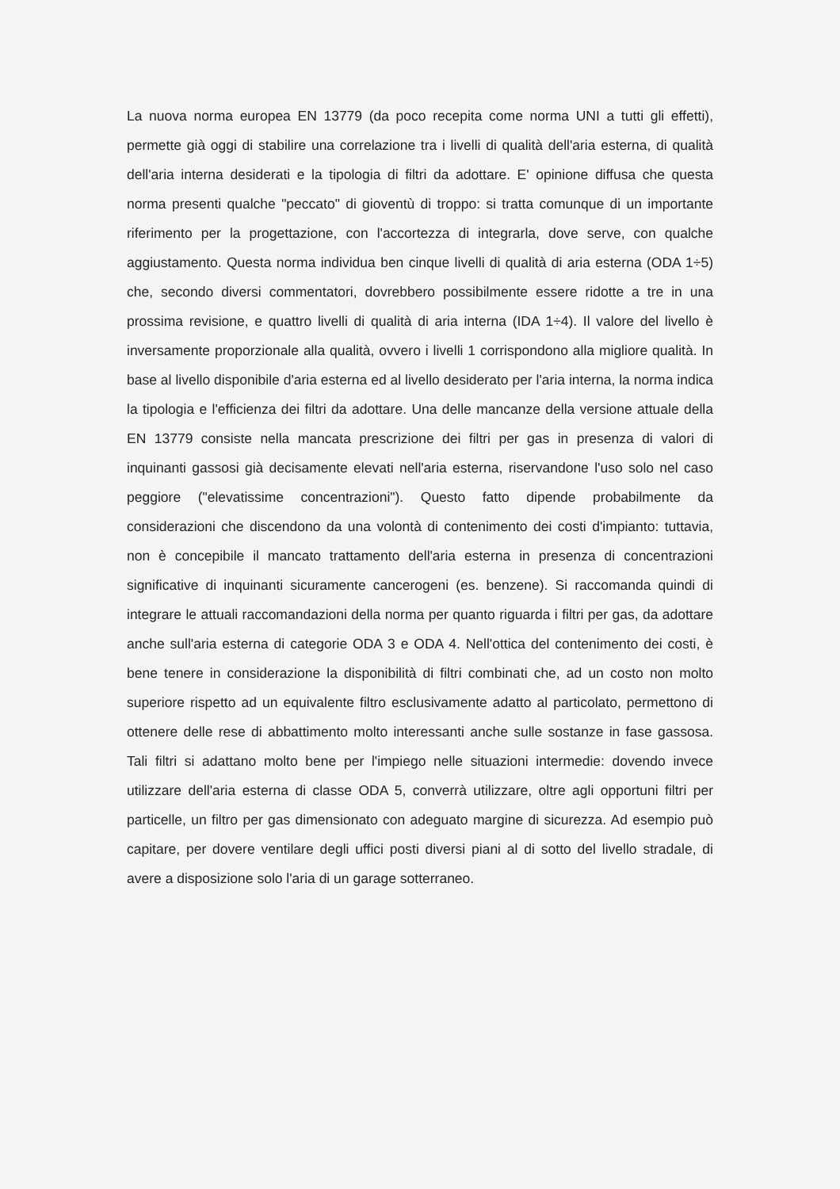La nuova norma europea EN 13779 (da poco recepita come norma UNI a tutti gli effetti), permette già oggi di stabilire una correlazione tra i livelli di qualità dell'aria esterna, di qualità dell'aria interna desiderati e la tipologia di filtri da adottare. E' opinione diffusa che questa norma presenti qualche "peccato" di gioventù di troppo: si tratta comunque di un importante riferimento per la progettazione, con l'accortezza di integrarla, dove serve, con qualche aggiustamento. Questa norma individua ben cinque livelli di qualità di aria esterna (ODA 1÷5) che, secondo diversi commentatori, dovrebbero possibilmente essere ridotte a tre in una prossima revisione, e quattro livelli di qualità di aria interna (IDA 1÷4). Il valore del livello è inversamente proporzionale alla qualità, ovvero i livelli 1 corrispondono alla migliore qualità. In base al livello disponibile d'aria esterna ed al livello desiderato per l'aria interna, la norma indica la tipologia e l'efficienza dei filtri da adottare. Una delle mancanze della versione attuale della EN 13779 consiste nella mancata prescrizione dei filtri per gas in presenza di valori di inquinanti gassosi già decisamente elevati nell'aria esterna, riservandone l'uso solo nel caso peggiore ("elevatissime concentrazioni"). Questo fatto dipende probabilmente da considerazioni che discendono da una volontà di contenimento dei costi d'impianto: tuttavia, non è concepibile il mancato trattamento dell'aria esterna in presenza di concentrazioni significative di inquinanti sicuramente cancerogeni (es. benzene). Si raccomanda quindi di integrare le attuali raccomandazioni della norma per quanto riguarda i filtri per gas, da adottare anche sull'aria esterna di categorie ODA 3 e ODA 4. Nell'ottica del contenimento dei costi, è bene tenere in considerazione la disponibilità di filtri combinati che, ad un costo non molto superiore rispetto ad un equivalente filtro esclusivamente adatto al particolato, permettono di ottenere delle rese di abbattimento molto interessanti anche sulle sostanze in fase gassosa. Tali filtri si adattano molto bene per l'impiego nelle situazioni intermedie: dovendo invece utilizzare dell'aria esterna di classe ODA 5, converrà utilizzare, oltre agli opportuni filtri per particelle, un filtro per gas dimensionato con adeguato margine di sicurezza. Ad esempio può capitare, per dovere ventilare degli uffici posti diversi piani al di sotto del livello stradale, di avere a disposizione solo l'aria di un garage sotterraneo.